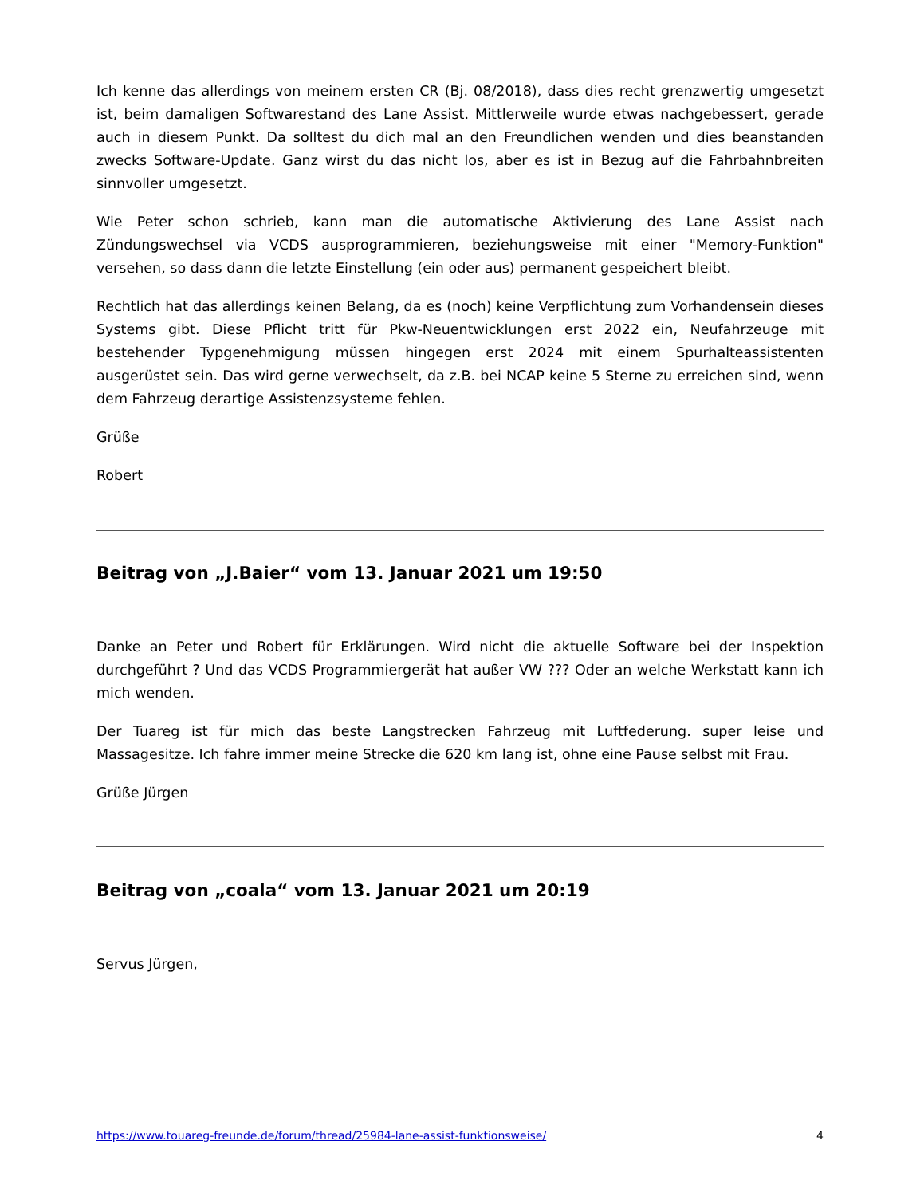Ich kenne das allerdings von meinem ersten CR (Bj. 08/2018), dass dies recht grenzwertig umgesetzt ist, beim damaligen Softwarestand des Lane Assist. Mittlerweile wurde etwas nachgebessert, gerade auch in diesem Punkt. Da solltest du dich mal an den Freundlichen wenden und dies beanstanden zwecks Software-Update. Ganz wirst du das nicht los, aber es ist in Bezug auf die Fahrbahnbreiten sinnvoller umgesetzt.
Wie Peter schon schrieb, kann man die automatische Aktivierung des Lane Assist nach Zündungswechsel via VCDS ausprogrammieren, beziehungsweise mit einer "Memory-Funktion" versehen, so dass dann die letzte Einstellung (ein oder aus) permanent gespeichert bleibt.
Rechtlich hat das allerdings keinen Belang, da es (noch) keine Verpflichtung zum Vorhandensein dieses Systems gibt. Diese Pflicht tritt für Pkw-Neuentwicklungen erst 2022 ein, Neufahrzeuge mit bestehender Typgenehmigung müssen hingegen erst 2024 mit einem Spurhalteassistenten ausgerüstet sein. Das wird gerne verwechselt, da z.B. bei NCAP keine 5 Sterne zu erreichen sind, wenn dem Fahrzeug derartige Assistenzsysteme fehlen.
Grüße
Robert
Beitrag von „J.Baier“ vom 13. Januar 2021 um 19:50
Danke an Peter und Robert für Erklärungen. Wird nicht die aktuelle Software bei der Inspektion durchgeführt ? Und das VCDS Programmiergerät hat außer VW ??? Oder an welche Werkstatt kann ich mich wenden.
Der Tuareg ist für mich das beste Langstrecken Fahrzeug mit Luftfederung. super leise und Massagesitze. Ich fahre immer meine Strecke die 620 km lang ist, ohne eine Pause selbst mit Frau.
Grüße Jürgen
Beitrag von „coala“ vom 13. Januar 2021 um 20:19
Servus Jürgen,
https://www.touareg-freunde.de/forum/thread/25984-lane-assist-funktionsweise/ 4